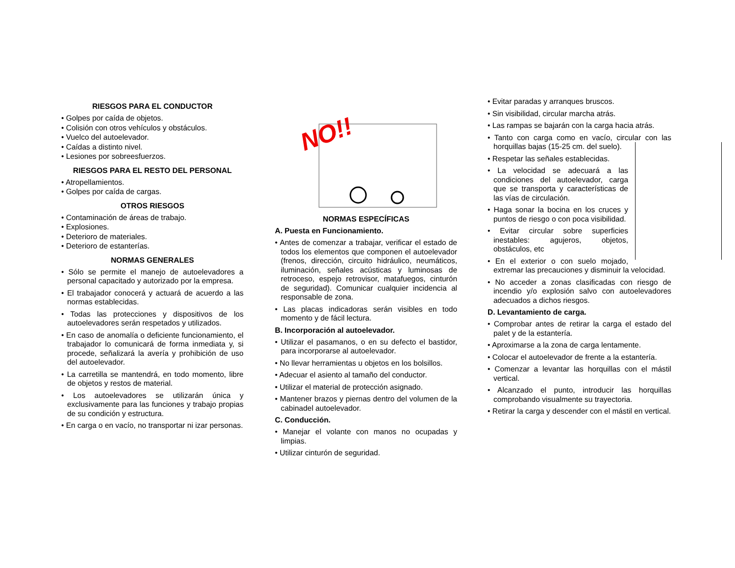RIESGOS PARA EL CONDUCTOR
• Golpes por caída de objetos.
• Colisión con otros vehículos y obstáculos.
• Vuelco del autoelevador.
• Caídas a distinto nivel.
• Lesiones por sobreesfuerzos.
RIESGOS PARA EL RESTO DEL PERSONAL
• Atropellamientos.
• Golpes por caída de cargas.
OTROS RIESGOS
• Contaminación de áreas de trabajo.
• Explosiones.
• Deterioro de materiales.
• Deterioro de estanterías.
NORMAS GENERALES
• Sólo se permite el manejo de autoelevadores a personal capacitado y autorizado por la empresa.
• El trabajador conocerá y actuará de acuerdo a las normas establecidas.
• Todas las protecciones y dispositivos de los autoelevadores serán respetados y utilizados.
• En caso de anomalía o deficiente funcionamiento, el trabajador lo comunicará de forma inmediata y, si procede, señalizará la avería y prohibición de uso del autoelevador.
• La carretilla se mantendrá, en todo momento, libre de objetos y restos de material.
• Los autoelevadores se utilizarán única y exclusivamente para las funciones y trabajo propias de su condición y estructura.
• En carga o en vacío, no transportar ni izar personas.
NO!!
NORMAS ESPECÍFICAS
A. Puesta en Funcionamiento.
• Antes de comenzar a trabajar, verificar el estado de todos los elementos que componen el autoelevador (frenos, dirección, circuito hidráulico, neumáticos, iluminación, señales acústicas y luminosas de retroceso, espejo retrovisor, matafuegos, cinturón de seguridad). Comunicar cualquier incidencia al responsable de zona.
• Las placas indicadoras serán visibles en todo momento y de fácil lectura.
B. Incorporación al autoelevador.
• Utilizar el pasamanos, o en su defecto el bastidor, para incorporarse al autoelevador.
• No llevar herramientas u objetos en los bolsillos.
• Adecuar el asiento al tamaño del conductor.
• Utilizar el material de protección asignado.
• Mantener brazos y piernas dentro del volumen de la cabinadel autoelevador.
C. Conducción.
• Manejar el volante con manos no ocupadas y limpias.
• Utilizar cinturón de seguridad.
• Evitar paradas y arranques bruscos.
• Sin visibilidad, circular marcha atrás.
• Las rampas se bajarán con la carga hacia atrás.
• Tanto con carga como en vacío, circular con las
horquillas bajas (15-25 cm. del suelo).
• Respetar las señales establecidas.
• La velocidad se adecuará a las condiciones del autoelevador, carga que se transporta y características de las vías de circulación.
• Haga sonar la bocina en los cruces y puntos de riesgo o con poca visibilidad.
• Evitar circular sobre superficies inestables: agujeros, objetos, obstáculos, etc
• En el exterior o con suelo mojado, extremar las precauciones y disminuir la velocidad.
• No acceder a zonas clasificadas con riesgo de incendio y/o explosión salvo con autoelevadores adecuados a dichos riesgos.
D. Levantamiento de carga.
• Comprobar antes de retirar la carga el estado del palet y de la estantería.
• Aproximarse a la zona de carga lentamente.
• Colocar el autoelevador de frente a la estantería.
• Comenzar a levantar las horquillas con el mástil vertical.
• Alcanzado el punto, introducir las horquillas comprobando visualmente su trayectoria.
• Retirar la carga y descender con el mástil en vertical.